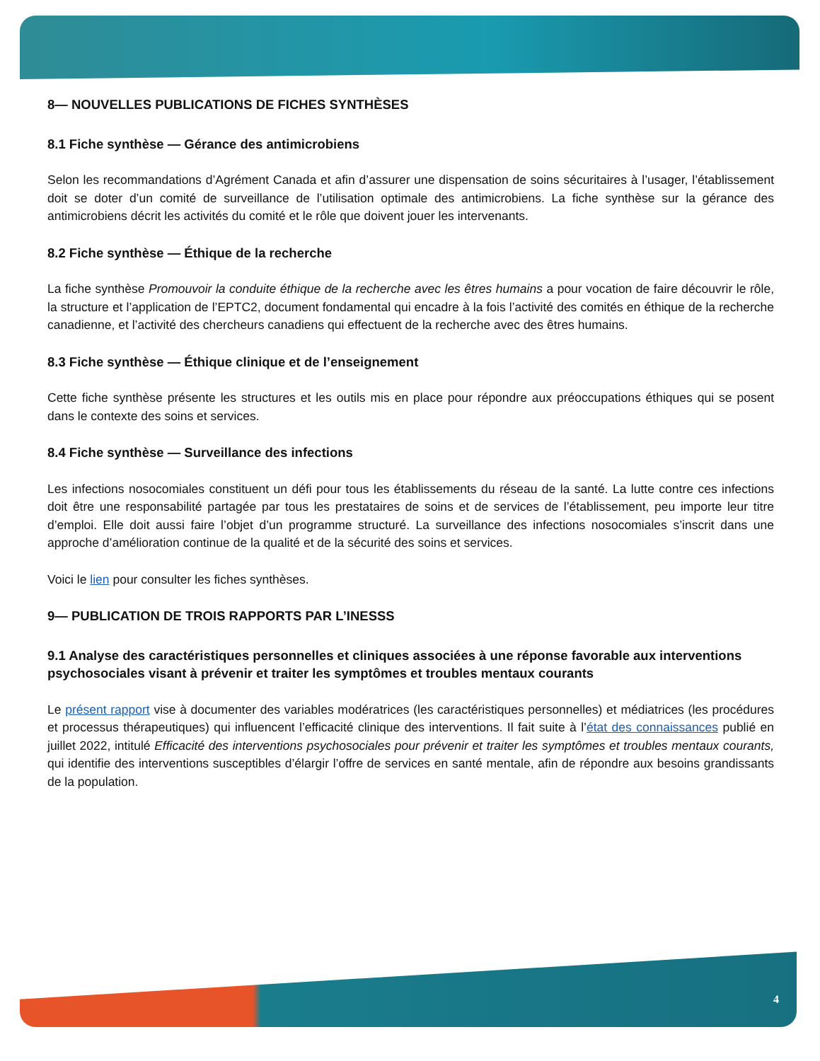8— NOUVELLES PUBLICATIONS DE FICHES SYNTHÈSES
8.1 Fiche synthèse — Gérance des antimicrobiens
Selon les recommandations d’Agrément Canada et afin d’assurer une dispensation de soins sécuritaires à l’usager, l’établissement doit se doter d’un comité de surveillance de l’utilisation optimale des antimicrobiens. La fiche synthèse sur la gérance des antimicrobiens décrit les activités du comité et le rôle que doivent jouer les intervenants.
8.2 Fiche synthèse — Éthique de la recherche
La fiche synthèse Promouvoir la conduite éthique de la recherche avec les êtres humains a pour vocation de faire découvrir le rôle, la structure et l’application de l’EPTC2, document fondamental qui encadre à la fois l’activité des comités en éthique de la recherche canadienne, et l’activité des chercheurs canadiens qui effectuent de la recherche avec des êtres humains.
8.3 Fiche synthèse — Éthique clinique et de l’enseignement
Cette fiche synthèse présente les structures et les outils mis en place pour répondre aux préoccupations éthiques qui se posent dans le contexte des soins et services.
8.4 Fiche synthèse — Surveillance des infections
Les infections nosocomiales constituent un défi pour tous les établissements du réseau de la santé. La lutte contre ces infections doit être une responsabilité partagée par tous les prestataires de soins et de services de l’établissement, peu importe leur titre d’emploi. Elle doit aussi faire l’objet d’un programme structuré. La surveillance des infections nosocomiales s’inscrit dans une approche d’amélioration continue de la qualité et de la sécurité des soins et services.
Voici le lien pour consulter les fiches synthèses.
9— PUBLICATION DE TROIS RAPPORTS PAR L’INESSS
9.1 Analyse des caractéristiques personnelles et cliniques associées à une réponse favorable aux interventions psychosociales visant à prévenir et traiter les symptômes et troubles mentaux courants
Le présent rapport vise à documenter des variables modératrices (les caractéristiques personnelles) et médiatrices (les procédures et processus thérapeutiques) qui influencent l’efficacité clinique des interventions. Il fait suite à l’état des connaissances publié en juillet 2022, intitulé Efficacité des interventions psychosociales pour prévenir et traiter les symptômes et troubles mentaux courants, qui identifie des interventions susceptibles d’élargir l’offre de services en santé mentale, afin de répondre aux besoins grandissants de la population.
4